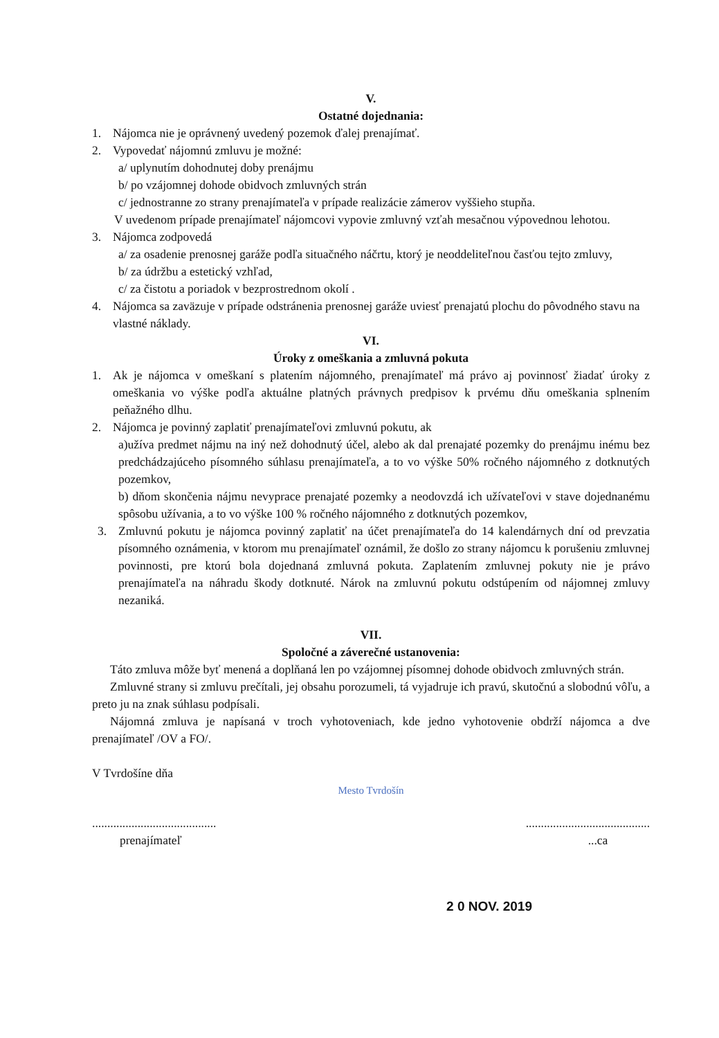V.
Ostatné dojednania:
1. Nájomca nie je oprávnený uvedený pozemok ďalej prenajímať.
2. Vypovedať nájomnú zmluvu je možné:
a/ uplynutím dohodnutej doby prenájmu
b/ po vzájomnej dohode obidvoch zmluvných strán
c/ jednostranne zo strany prenajímateľa v prípade realizácie zámerov vyššieho stupňa.
V uvedenom prípade prenajímateľ nájomcovi vypovie zmluvný vzťah mesačnou výpovednou lehotou.
3. Nájomca zodpovedá
a/ za osadenie prenosnej garáže podľa situačného náčrtu, ktorý je neoddeliteľnou časťou tejto zmluvy,
b/ za údržbu a estetický vzhľad,
c/ za čistotu a poriadok v bezprostrednom okolí .
4. Nájomca sa zaväzuje v prípade odstránenia prenosnej garáže uviesť prenajatú plochu do pôvodného stavu na vlastné náklady.
VI.
Úroky z omeškania a zmluvná pokuta
1. Ak je nájomca v omeškaní s platením nájomného, prenajímateľ má právo aj povinnosť žiadať úroky z omeškania vo výške podľa aktuálne platných právnych predpisov k prvému dňu omeškania splnením peňažného dlhu.
2. Nájomca je povinný zaplatiť prenajímateľovi zmluvnú pokutu, ak
a)užíva predmet nájmu na iný než dohodnutý účel, alebo ak dal prenajaté pozemky do prenájmu inému bez predchádzajúceho písomného súhlasu prenajímateľa, a to vo výške 50% ročného nájomného z dotknutých pozemkov,
b) dňom skončenia nájmu nevyprace prenajaté pozemky a neodovzdá ich užívateľovi v stave dojednanému spôsobu užívania, a to vo výške 100 % ročného nájomného z dotknutých pozemkov,
3. Zmluvnú pokutu je nájomca povinný zaplatiť na účet prenajímateľa do 14 kalendárnych dní od prevzatia písomného oznámenia, v ktorom mu prenajímateľ oznámil, že došlo zo strany nájomcu k porušeniu zmluvnej povinnosti, pre ktorú bola dojednaná zmluvná pokuta. Zaplatením zmluvnej pokuty nie je právo prenajímateľa na náhradu škody dotknuté. Nárok na zmluvnú pokutu odstúpením od nájomnej zmluvy nezaniká.
VII.
Spoločné a záverečné ustanovenia:
Táto zmluva môže byť menená a doplňaná len po vzájomnej písomnej dohode obidvoch zmluvných strán.
Zmluvné strany si zmluvu prečítali, jej obsahu porozumeli, tá vyjadruje ich pravú, skutočnú a slobodnú vôľu, a preto ju na znak súhlasu podpísali.
Nájomná zmluva je napísaná v troch vyhotoveniach, kde jedno vyhotovenie obdrží nájomca a dve prenajímateľ /OV a FO/.
V Tvrdošíne dňa
Mesto Tvrdošín
.........................................
prenajímateľ
.........................................
...ca
2 0 NOV. 2019